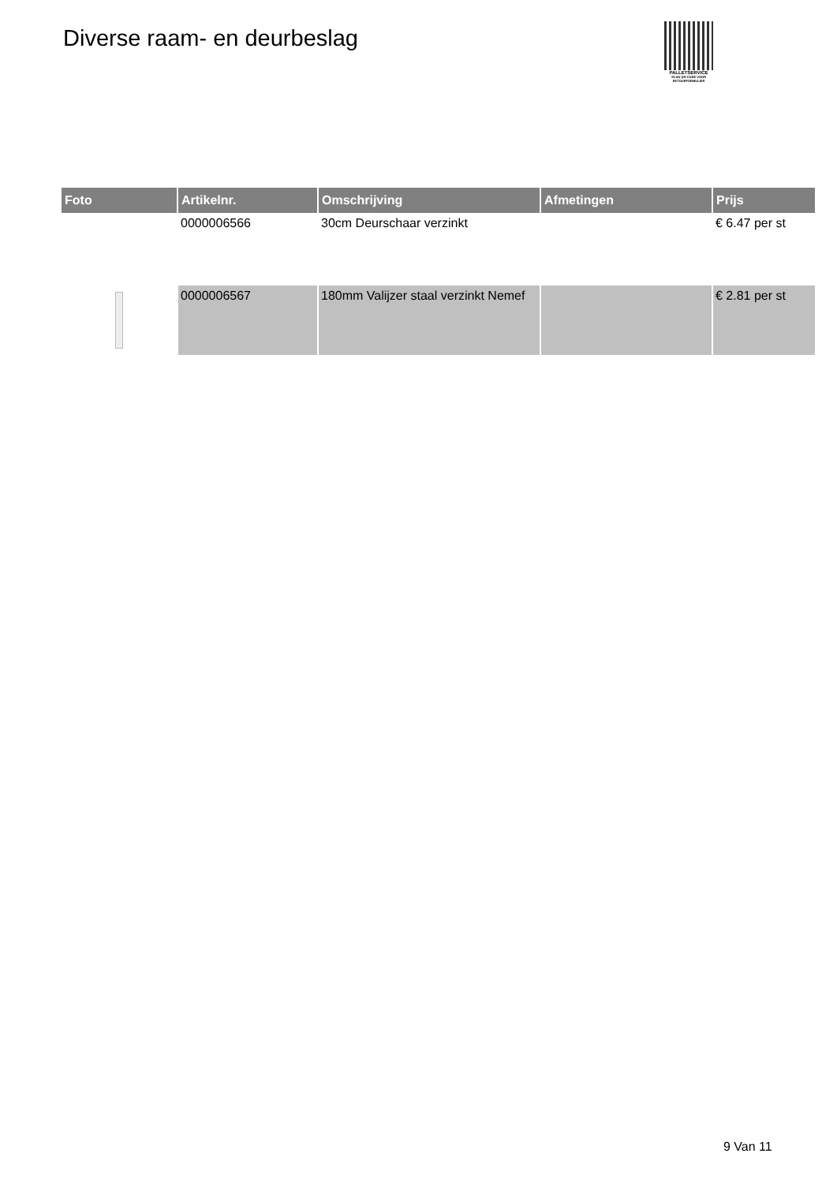Diverse raam- en deurbeslag
PALLETSERVICE
SCAN QR-CODE VOOR RETOURFORMULIER
| Foto | Artikelnr. | Omschrijving | Afmetingen | Prijs |
| --- | --- | --- | --- | --- |
| | 0000006566 | 30cm Deurschaar verzinkt | | € 6.47 per st |
| | 0000006567 | 180mm Valijzer staal verzinkt Nemef | | € 2.81 per st |
9 Van 11